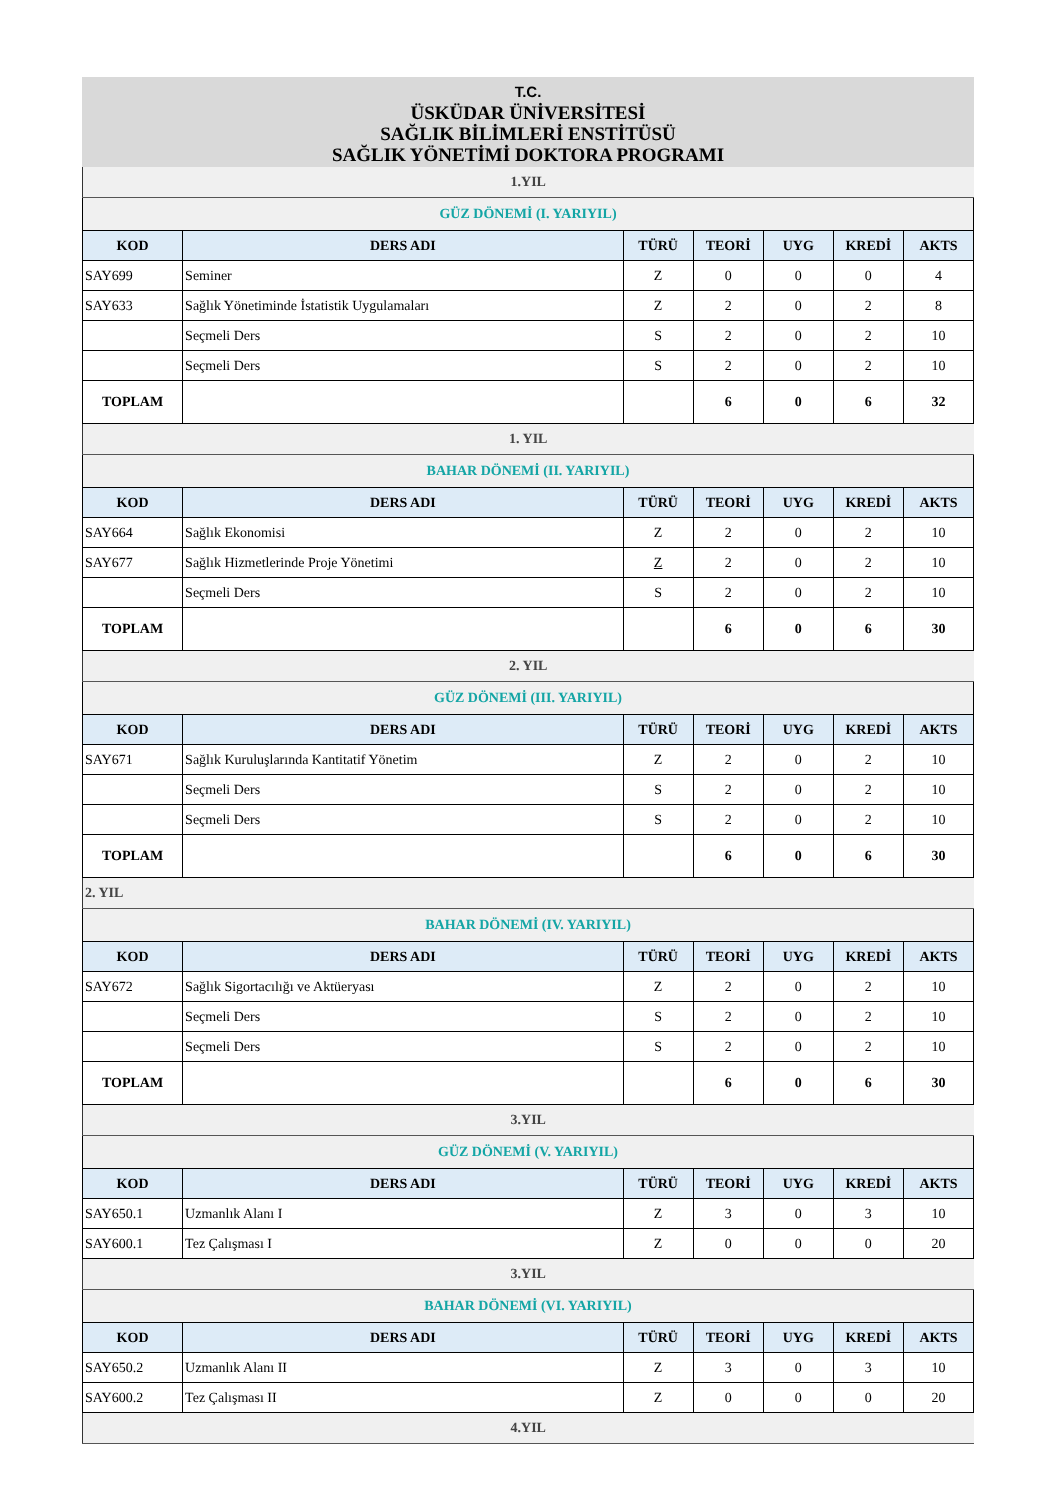T.C.
ÜSKÜDAR ÜNİVERSİTESİ
SAĞLIK BİLİMLERİ ENSTİTÜSÜ
SAĞLIK YÖNETİMİ DOKTORA PROGRAMI
| 1.YIL | | | | | | |
| GÜZ DÖNEMİ (I. YARIYIL) | | | | | | |
| KOD | DERS ADI | TÜRÜ | TEORİ | UYG | KREDİ | AKTS |
| SAY699 | Seminer | Z | 0 | 0 | 0 | 4 |
| SAY633 | Sağlık Yönetiminde İstatistik Uygulamaları | Z | 2 | 0 | 2 | 8 |
| | Seçmeli Ders | S | 2 | 0 | 2 | 10 |
| | Seçmeli Ders | S | 2 | 0 | 2 | 10 |
| TOPLAM | | | 6 | 0 | 6 | 32 |
| 1. YIL | | | | | | |
| BAHAR DÖNEMİ (II. YARIYIL) | | | | | | |
| KOD | DERS ADI | TÜRÜ | TEORİ | UYG | KREDİ | AKTS |
| SAY664 | Sağlık Ekonomisi | Z | 2 | 0 | 2 | 10 |
| SAY677 | Sağlık Hizmetlerinde Proje Yönetimi | Z | 2 | 0 | 2 | 10 |
| | Seçmeli Ders | S | 2 | 0 | 2 | 10 |
| TOPLAM | | | 6 | 0 | 6 | 30 |
| 2. YIL | | | | | | |
| GÜZ DÖNEMİ (III. YARIYIL) | | | | | | |
| KOD | DERS ADI | TÜRÜ | TEORİ | UYG | KREDİ | AKTS |
| SAY671 | Sağlık Kuruluşlarında Kantitatif Yönetim | Z | 2 | 0 | 2 | 10 |
| | Seçmeli Ders | S | 2 | 0 | 2 | 10 |
| | Seçmeli Ders | S | 2 | 0 | 2 | 10 |
| TOPLAM | | | 6 | 0 | 6 | 30 |
| 2. YIL | | | | | | |
| BAHAR DÖNEMİ (IV. YARIYIL) | | | | | | |
| KOD | DERS ADI | TÜRÜ | TEORİ | UYG | KREDİ | AKTS |
| SAY672 | Sağlık Sigortacılığı ve Aktüeryası | Z | 2 | 0 | 2 | 10 |
| | Seçmeli Ders | S | 2 | 0 | 2 | 10 |
| | Seçmeli Ders | S | 2 | 0 | 2 | 10 |
| TOPLAM | | | 6 | 0 | 6 | 30 |
| 3.YIL | | | | | | |
| GÜZ DÖNEMİ (V. YARIYIL) | | | | | | |
| KOD | DERS ADI | TÜRÜ | TEORİ | UYG | KREDİ | AKTS |
| SAY650.1 | Uzmanlık Alanı I | Z | 3 | 0 | 3 | 10 |
| SAY600.1 | Tez Çalışması I | Z | 0 | 0 | 0 | 20 |
| 3.YIL | | | | | | |
| BAHAR DÖNEMİ (VI. YARIYIL) | | | | | | |
| KOD | DERS ADI | TÜRÜ | TEORİ | UYG | KREDİ | AKTS |
| SAY650.2 | Uzmanlık Alanı II | Z | 3 | 0 | 3 | 10 |
| SAY600.2 | Tez Çalışması II | Z | 0 | 0 | 0 | 20 |
| 4.YIL | | | | | | |